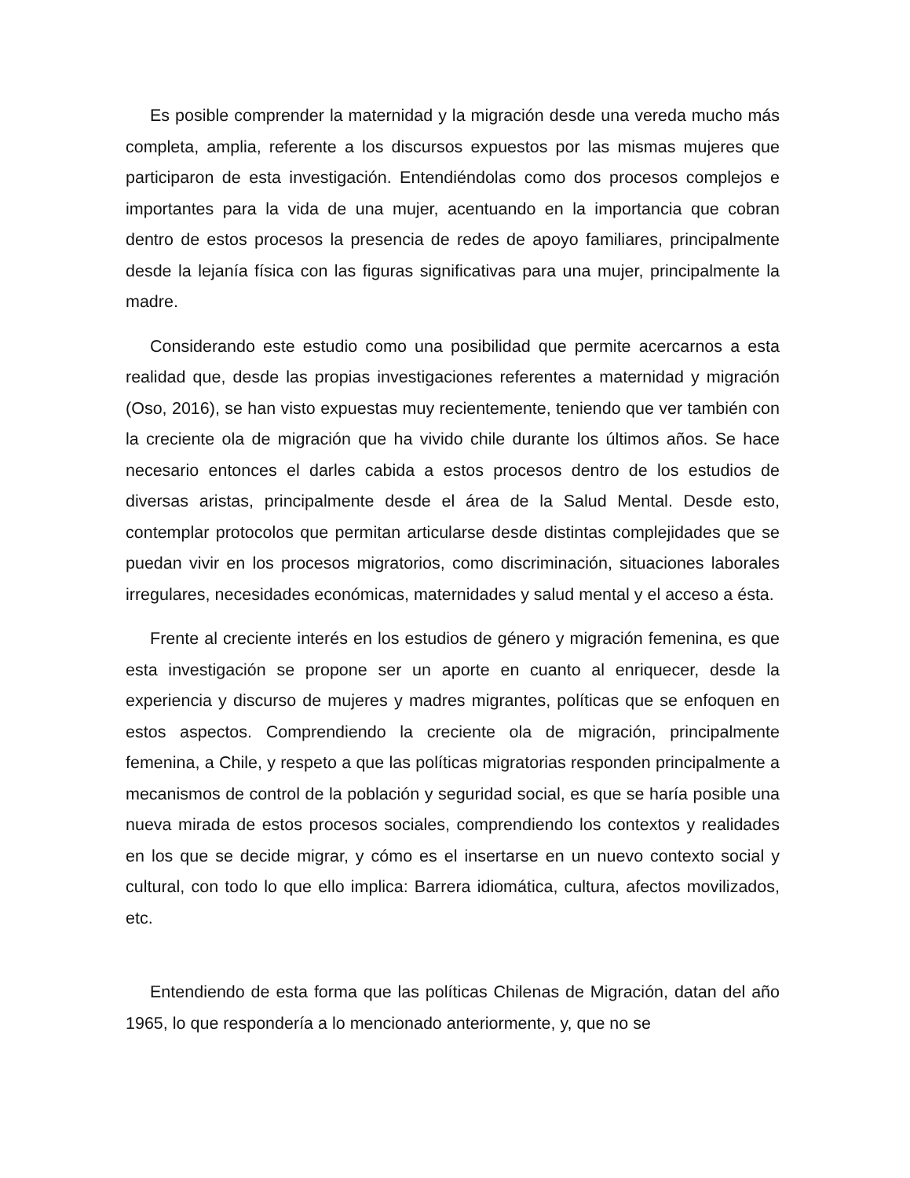Es posible comprender la maternidad y la migración desde una vereda mucho más completa, amplia, referente a los discursos expuestos por las mismas mujeres que participaron de esta investigación. Entendiéndolas como dos procesos complejos e importantes para la vida de una mujer, acentuando en la importancia que cobran dentro de estos procesos la presencia de redes de apoyo familiares, principalmente desde la lejanía física con las figuras significativas para una mujer, principalmente la madre.
Considerando este estudio como una posibilidad que permite acercarnos a esta realidad que, desde las propias investigaciones referentes a maternidad y migración (Oso, 2016), se han visto expuestas muy recientemente, teniendo que ver también con la creciente ola de migración que ha vivido chile durante los últimos años. Se hace necesario entonces el darles cabida a estos procesos dentro de los estudios de diversas aristas, principalmente desde el área de la Salud Mental. Desde esto, contemplar protocolos que permitan articularse desde distintas complejidades que se puedan vivir en los procesos migratorios, como discriminación, situaciones laborales irregulares, necesidades económicas, maternidades y salud mental y el acceso a ésta.
Frente al creciente interés en los estudios de género y migración femenina, es que esta investigación se propone ser un aporte en cuanto al enriquecer, desde la experiencia y discurso de mujeres y madres migrantes, políticas que se enfoquen en estos aspectos. Comprendiendo la creciente ola de migración, principalmente femenina, a Chile, y respeto a que las políticas migratorias responden principalmente a mecanismos de control de la población y seguridad social, es que se haría posible una nueva mirada de estos procesos sociales, comprendiendo los contextos y realidades en los que se decide migrar, y cómo es el insertarse en un nuevo contexto social y cultural, con todo lo que ello implica: Barrera idiomática, cultura, afectos movilizados, etc.
Entendiendo de esta forma que las políticas Chilenas de Migración, datan del año 1965, lo que respondería a lo mencionado anteriormente, y, que no se